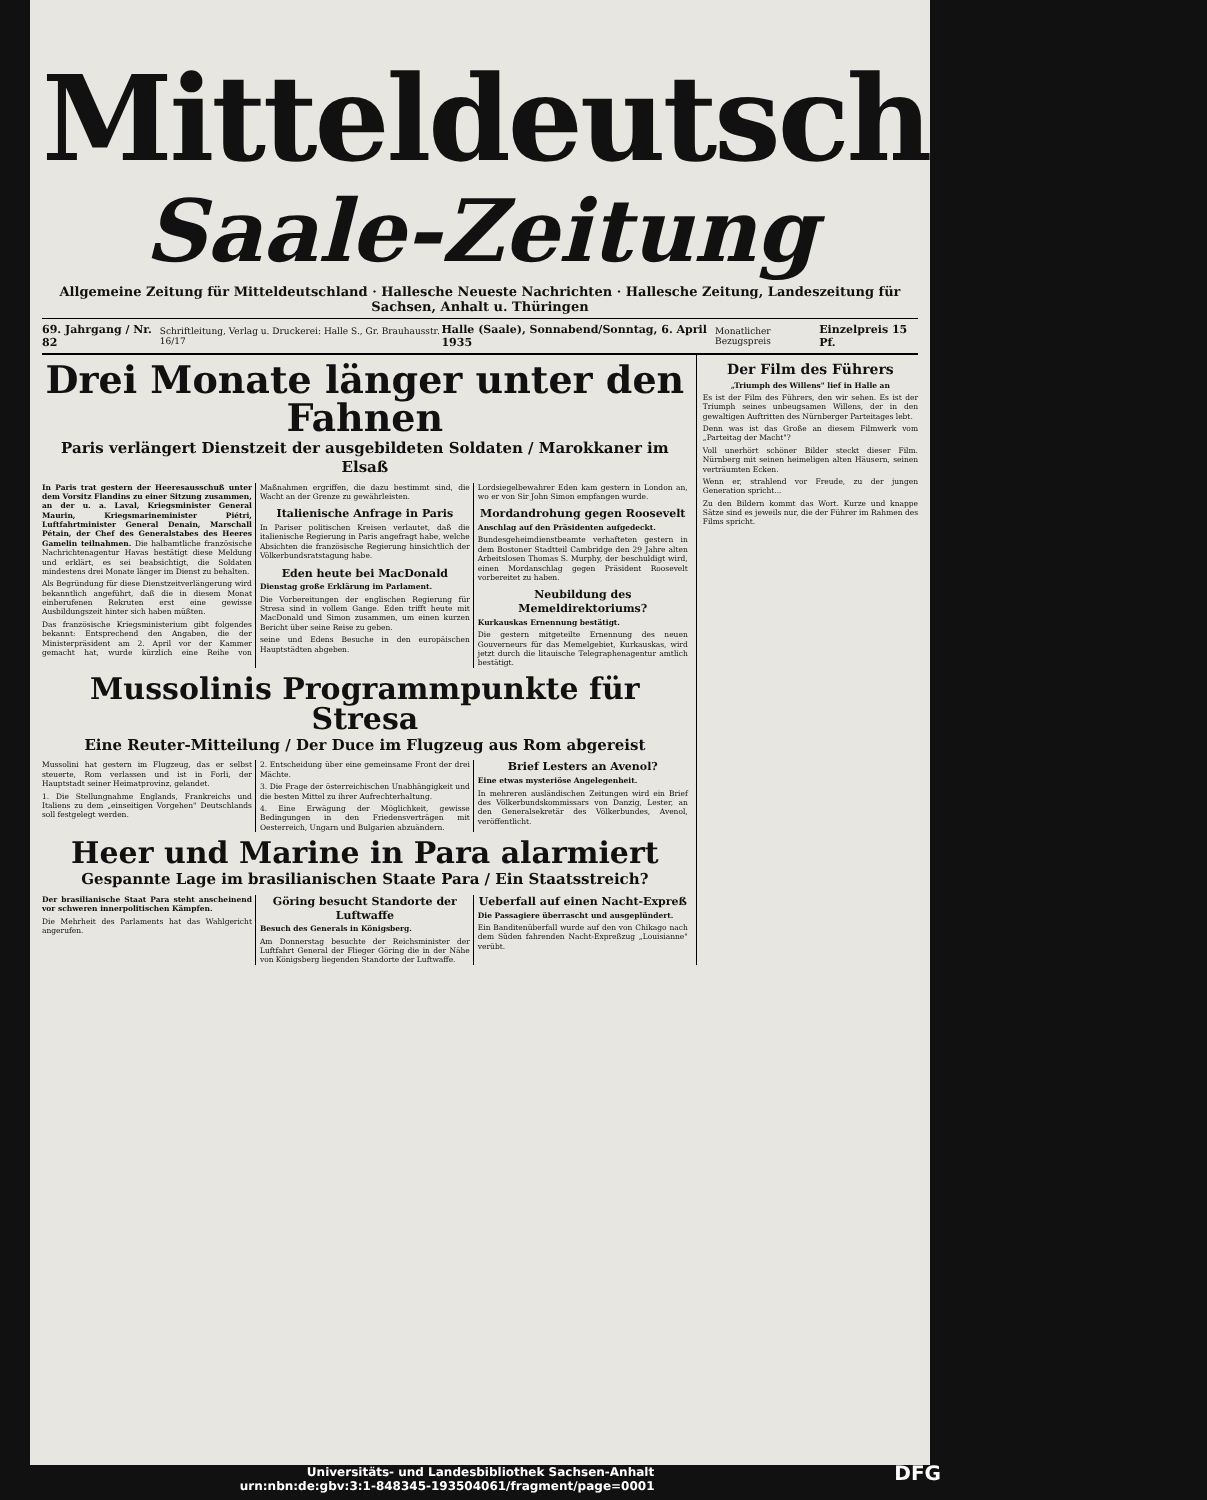Mitteldeutschland
Saale-Zeitung
Allgemeine Zeitung für Mitteldeutschland · Hallesche Neueste Nachrichten · Hallesche Zeitung, Landeszeitung für Sachsen, Anhalt u. Thüringen
69. Jahrgang / Nr. 82 Schriftleitung, Verlag u. Druckerei: Halle S., Gr. Brauhausstr. 16/17 Halle (Saale), Sonnabend/Sonntag, 6. April 1935 Monatlicher Bezugspreis Einzelpreis 15 Pf.
Drei Monate länger unter den Fahnen
Paris verlängert Dienstzeit der ausgebildeten Soldaten / Marokkaner im Elsaß
In Paris trat gestern der Heeresausschuß unter dem Vorsitz Flandins zu einer Sitzung zusammen, an der u. a. Laval, Kriegsminister General Maurin, Kriegsmarineminister Piétri, Luftfahrtminister General Denain, Marschall Pétain, der Chef des Generalstabes des Heeres Gamelin teilnahmen. Die halbamtliche französische Nachrichtenagentur Havas bestätigt diese Meldung und erklärt, es sei beabsichtigt, die Soldaten mindestens drei Monate länger im Dienst zu behalten.
Als Begründung für diese Dienstzeitverlängerung wird bekanntlich angeführt, daß die in diesem Monat einberufenen Rekruten erst eine gewisse Ausbildungszeit hinter sich haben müßten.
Das französische Kriegsministerium gibt folgendes bekannt: Entsprechend den Angaben, die der Ministerpräsident am 2. April vor der Kammer gemacht hat, wurde kürzlich eine Reihe von Maßnahmen ergriffen, die dazu bestimmt sind, die Wacht an der Grenze zu gewährleisten.
Italienische Anfrage in Paris
In Pariser politischen Kreisen verlautet, daß die italienische Regierung in Paris angefragt habe, welche Absichten die französische Regierung hinsichtlich der Völkerbundsratstagung habe.
Eden heute bei MacDonald
Dienstag große Erklärung im Parlament.
Die Vorbereitungen der englischen Regierung für Stresa sind in vollem Gange. Eden trifft heute mit MacDonald und Simon zusammen, um einen kurzen Bericht über seine Reise zu geben.
seine und Edens Besuche in den europäischen Hauptstädten abgeben.
Lordsiegelbewahrer Eden kam gestern in London an, wo er von Sir John Simon empfangen wurde.
Mordandrohung gegen Roosevelt
Anschlag auf den Präsidenten aufgedeckt.
Bundesgeheimdienstbeamte verhafteten gestern in dem Bostoner Stadtteil Cambridge den 29 Jahre alten Arbeitslosen Thomas S. Murphy, der beschuldigt wird, einen Mordanschlag gegen Präsident Roosevelt vorbereitet zu haben.
Neubildung des Memeldirektoriums?
Kurkauskas Ernennung bestätigt.
Die gestern mitgeteilte Ernennung des neuen Gouverneurs für das Memelgebiet, Kurkauskas, wird jetzt durch die litauische Telegraphenagentur amtlich bestätigt.
Mussolinis Programmpunkte für Stresa
Eine Reuter-Mitteilung / Der Duce im Flugzeug aus Rom abgereist
Mussolini hat gestern im Flugzeug, das er selbst steuerte, Rom verlassen und ist in Forli, der Hauptstadt seiner Heimatprovinz, gelandet.
1. Die Stellungnahme Englands, Frankreichs und Italiens zu dem „einseitigen Vorgehen" Deutschlands soll festgelegt werden.
2. Entscheidung über eine gemeinsame Front der drei Mächte.
3. Die Frage der österreichischen Unabhängigkeit und die besten Mittel zu ihrer Aufrechterhaltung.
4. Eine Erwägung der Möglichkeit, gewisse Bedingungen in den Friedensverträgen mit Oesterreich, Ungarn und Bulgarien abzuändern.
Brief Lesters an Avenol?
Eine etwas mysteriöse Angelegenheit.
In mehreren ausländischen Zeitungen wird ein Brief des Völkerbundskommissars von Danzig, Lester, an den Generalsekretär des Völkerbundes, Avenol, veröffentlicht.
Heer und Marine in Para alarmiert
Gespannte Lage im brasilianischen Staate Para / Ein Staatsstreich?
Der brasilianische Staat Para steht anscheinend vor schweren innerpolitischen Kämpfen.
Die Mehrheit des Parlaments hat das Wahlgericht angerufen.
Göring besucht Standorte der Luftwaffe
Besuch des Generals in Königsberg.
Am Donnerstag besuchte der Reichsminister der Luftfahrt General der Flieger Göring die in der Nähe von Königsberg liegenden Standorte der Luftwaffe.
Ueberfall auf einen Nacht-Expreß
Die Passagiere überrascht und ausgeplündert.
Ein Banditenüberfall wurde auf den von Chikago nach dem Süden fahrenden Nacht-Expreßzug „Louisianne" verübt.
Der Film des Führers
„Triumph des Willens" lief in Halle an
Es ist der Film des Führers, den wir sehen. Es ist der Triumph seines unbeugsamen Willens, der in den gewaltigen Auftritten des Nürnberger Parteitages lebt.
Denn was ist das Große an diesem Filmwerk vom „Parteitag der Macht"?
Voll unerhört schöner Bilder steckt dieser Film. Nürnberg mit seinen heimeligen alten Häusern, seinen verträumten Ecken.
Wenn er, strahlend vor Freude, zu der jungen Generation spricht...
Zu den Bildern kommt das Wort. Kurze und knappe Sätze sind es jeweils nur, die der Führer im Rahmen des Films spricht.
Universitäts- und Landesbibliothek Sachsen-Anhalt
urn:nbn:de:gbv:3:1-848345-193504061/fragment/page=0001 DFG